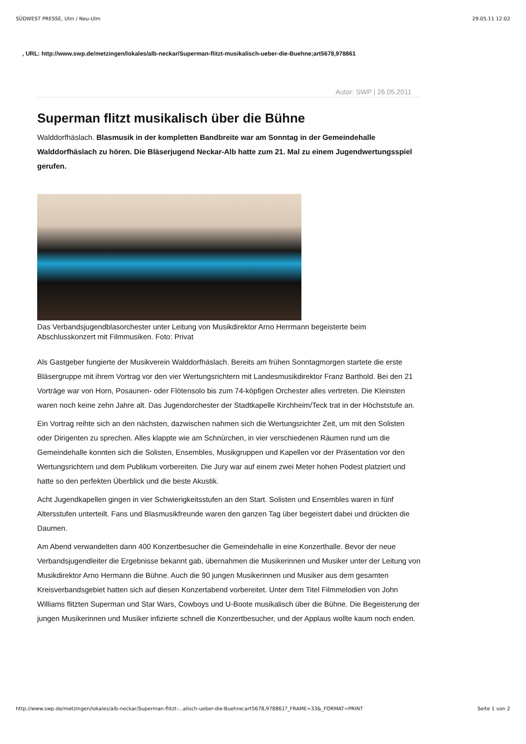SÜDWEST PRESSE, Ulm / Neu-Ulm 29.05.11 12:02
, URL: http://www.swp.de/metzingen/lokales/alb-neckar/Superman-flitzt-musikalisch-ueber-die-Buehne;art5678,978861
Autor: SWP | 26.05.2011
Superman flitzt musikalisch über die Bühne
Walddorfhäslach. Blasmusik in der kompletten Bandbreite war am Sonntag in der Gemeindehalle Walddorfhäslach zu hören. Die Bläserjugend Neckar-Alb hatte zum 21. Mal zu einem Jugendwertungsspiel gerufen.
Das Verbandsjugendblasorchester unter Leitung von Musikdirektor Arno Herrmann begeisterte beim Abschlusskonzert mit Filmmusiken. Foto: Privat
Als Gastgeber fungierte der Musikverein Walddorfhäslach. Bereits am frühen Sonntagmorgen startete die erste Bläsergruppe mit ihrem Vortrag vor den vier Wertungsrichtern mit Landesmusikdirektor Franz Barthold. Bei den 21 Vorträge war von Horn, Posaunen- oder Flötensolo bis zum 74-köpfigen Orchester alles vertreten. Die Kleinsten waren noch keine zehn Jahre alt. Das Jugendorchester der Stadtkapelle Kirchheim/Teck trat in der Höchststufe an.
Ein Vortrag reihte sich an den nächsten, dazwischen nahmen sich die Wertungsrichter Zeit, um mit den Solisten oder Dirigenten zu sprechen. Alles klappte wie am Schnürchen, in vier verschiedenen Räumen rund um die Gemeindehalle konnten sich die Solisten, Ensembles, Musikgruppen und Kapellen vor der Präsentation vor den Wertungsrichtern und dem Publikum vorbereiten. Die Jury war auf einem zwei Meter hohen Podest platziert und hatte so den perfekten Überblick und die beste Akustik.
Acht Jugendkapellen gingen in vier Schwierigkeitsstufen an den Start. Solisten und Ensembles waren in fünf Altersstufen unterteilt. Fans und Blasmusikfreunde waren den ganzen Tag über begeistert dabei und drückten die Daumen.
Am Abend verwandelten dann 400 Konzertbesucher die Gemeindehalle in eine Konzerthalle. Bevor der neue Verbandsjugendleiter die Ergebnisse bekannt gab, übernahmen die Musikerinnen und Musiker unter der Leitung von Musikdirektor Arno Hermann die Bühne. Auch die 90 jungen Musikerinnen und Musiker aus dem gesamten Kreisverbandsgebiet hatten sich auf diesen Konzertabend vorbereitet. Unter dem Titel Filmmelodien von John Williams flitzten Superman und Star Wars, Cowboys und U-Boote musikalisch über die Bühne. Die Begeisterung der jungen Musikerinnen und Musiker infizierte schnell die Konzertbesucher, und der Applaus wollte kaum noch enden.
http://www.swp.de/metzingen/lokales/alb-neckar/Superman-flitzt-...alisch-ueber-die-Buehne;art5678,978861?_FRAME=33&_FORMAT=PRINT Seite 1 von 2